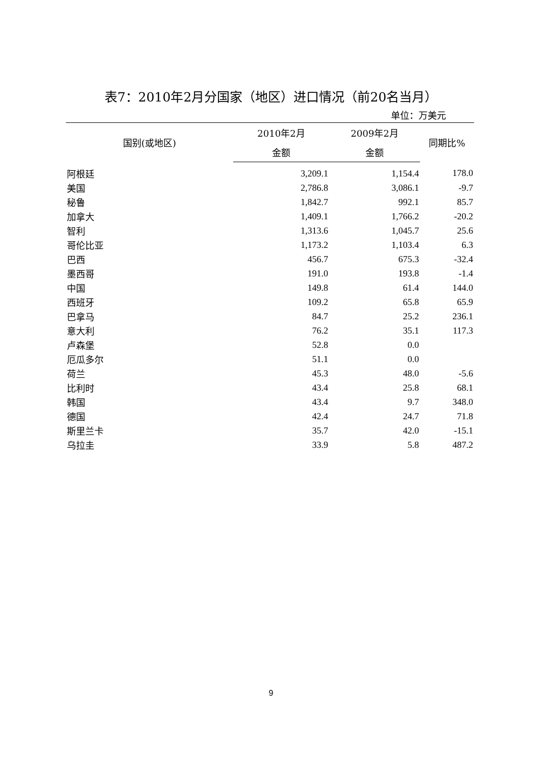表7：2010年2月分国家（地区）进口情况（前20名当月）
单位：万美元
| 国别(或地区) | 2010年2月 | 2009年2月 | 同期比% |
| --- | --- | --- | --- |
| | 金额 | 金额 | |
| 阿根廷 | 3,209.1 | 1,154.4 | 178.0 |
| 美国 | 2,786.8 | 3,086.1 | -9.7 |
| 秘鲁 | 1,842.7 | 992.1 | 85.7 |
| 加拿大 | 1,409.1 | 1,766.2 | -20.2 |
| 智利 | 1,313.6 | 1,045.7 | 25.6 |
| 哥伦比亚 | 1,173.2 | 1,103.4 | 6.3 |
| 巴西 | 456.7 | 675.3 | -32.4 |
| 墨西哥 | 191.0 | 193.8 | -1.4 |
| 中国 | 149.8 | 61.4 | 144.0 |
| 西班牙 | 109.2 | 65.8 | 65.9 |
| 巴拿马 | 84.7 | 25.2 | 236.1 |
| 意大利 | 76.2 | 35.1 | 117.3 |
| 卢森堡 | 52.8 | 0.0 | |
| 厄瓜多尔 | 51.1 | 0.0 | |
| 荷兰 | 45.3 | 48.0 | -5.6 |
| 比利时 | 43.4 | 25.8 | 68.1 |
| 韩国 | 43.4 | 9.7 | 348.0 |
| 德国 | 42.4 | 24.7 | 71.8 |
| 斯里兰卡 | 35.7 | 42.0 | -15.1 |
| 乌拉圭 | 33.9 | 5.8 | 487.2 |
9